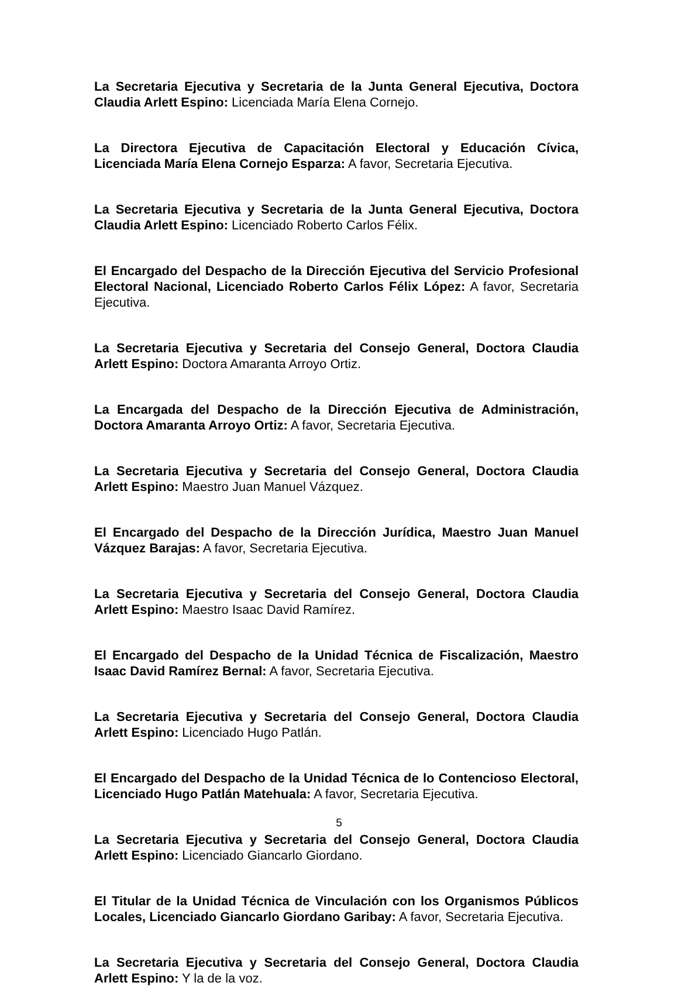La Secretaria Ejecutiva y Secretaria de la Junta General Ejecutiva, Doctora Claudia Arlett Espino: Licenciada María Elena Cornejo.
La Directora Ejecutiva de Capacitación Electoral y Educación Cívica, Licenciada María Elena Cornejo Esparza: A favor, Secretaria Ejecutiva.
La Secretaria Ejecutiva y Secretaria de la Junta General Ejecutiva, Doctora Claudia Arlett Espino: Licenciado Roberto Carlos Félix.
El Encargado del Despacho de la Dirección Ejecutiva del Servicio Profesional Electoral Nacional, Licenciado Roberto Carlos Félix López: A favor, Secretaria Ejecutiva.
La Secretaria Ejecutiva y Secretaria del Consejo General, Doctora Claudia Arlett Espino: Doctora Amaranta Arroyo Ortiz.
La Encargada del Despacho de la Dirección Ejecutiva de Administración, Doctora Amaranta Arroyo Ortiz: A favor, Secretaria Ejecutiva.
La Secretaria Ejecutiva y Secretaria del Consejo General, Doctora Claudia Arlett Espino: Maestro Juan Manuel Vázquez.
El Encargado del Despacho de la Dirección Jurídica, Maestro Juan Manuel Vázquez Barajas: A favor, Secretaria Ejecutiva.
La Secretaria Ejecutiva y Secretaria del Consejo General, Doctora Claudia Arlett Espino: Maestro Isaac David Ramírez.
El Encargado del Despacho de la Unidad Técnica de Fiscalización, Maestro Isaac David Ramírez Bernal: A favor, Secretaria Ejecutiva.
La Secretaria Ejecutiva y Secretaria del Consejo General, Doctora Claudia Arlett Espino: Licenciado Hugo Patlán.
El Encargado del Despacho de la Unidad Técnica de lo Contencioso Electoral, Licenciado Hugo Patlán Matehuala: A favor, Secretaria Ejecutiva.
La Secretaria Ejecutiva y Secretaria del Consejo General, Doctora Claudia Arlett Espino: Licenciado Giancarlo Giordano.
El Titular de la Unidad Técnica de Vinculación con los Organismos Públicos Locales, Licenciado Giancarlo Giordano Garibay: A favor, Secretaria Ejecutiva.
La Secretaria Ejecutiva y Secretaria del Consejo General, Doctora Claudia Arlett Espino: Y la de la voz.
5